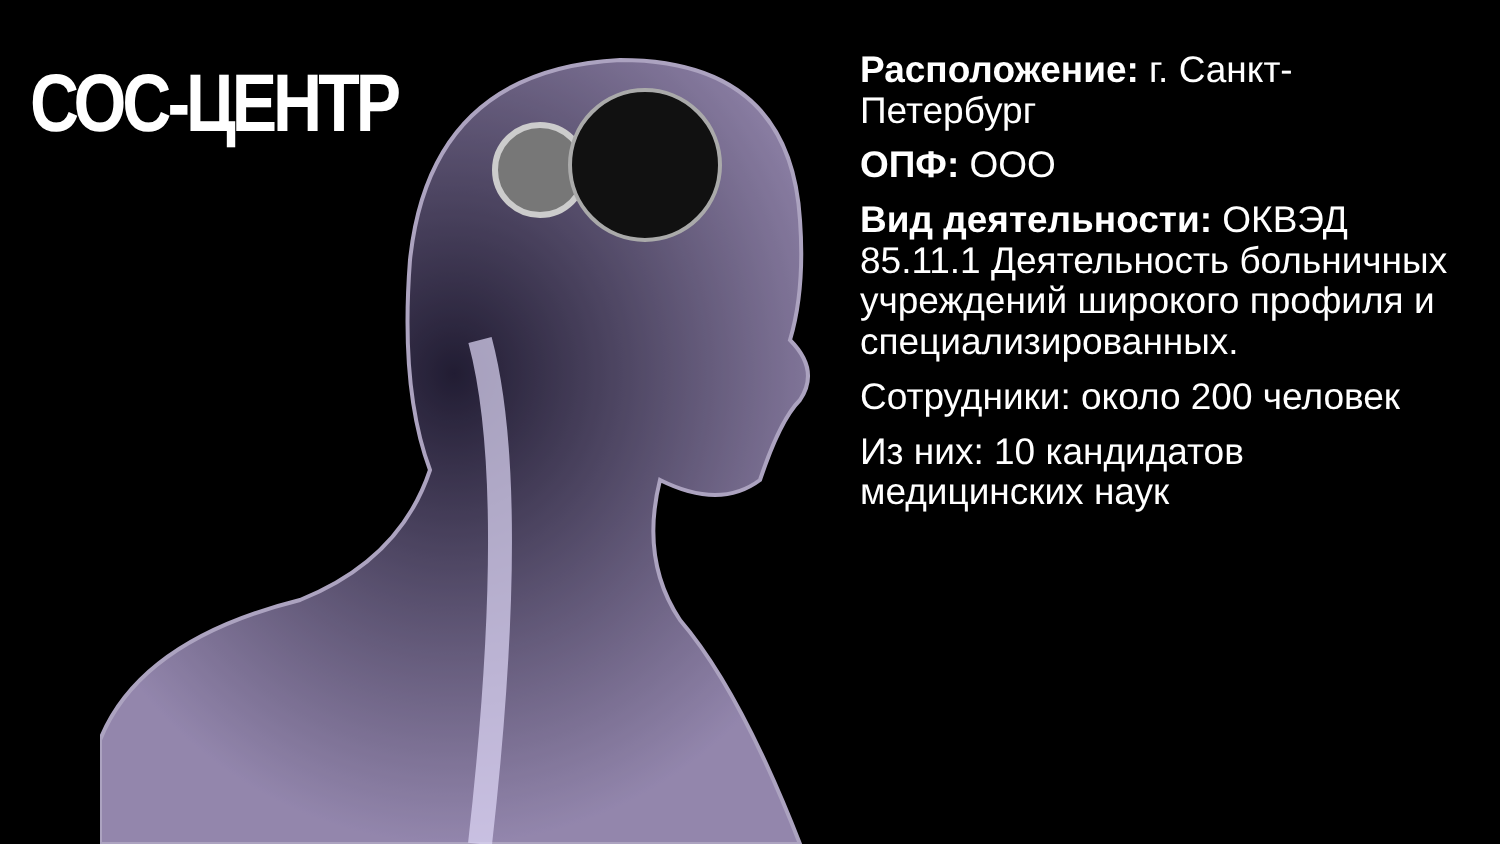СОС-ЦЕНТР
Расположение: г. Санкт-Петербург
ОПФ: ООО
Вид деятельности: ОКВЭД 85.11.1 Деятельность больничных учреждений широкого профиля и специализированных.
Сотрудники: около 200 человек
Из них: 10 кандидатов медицинских наук